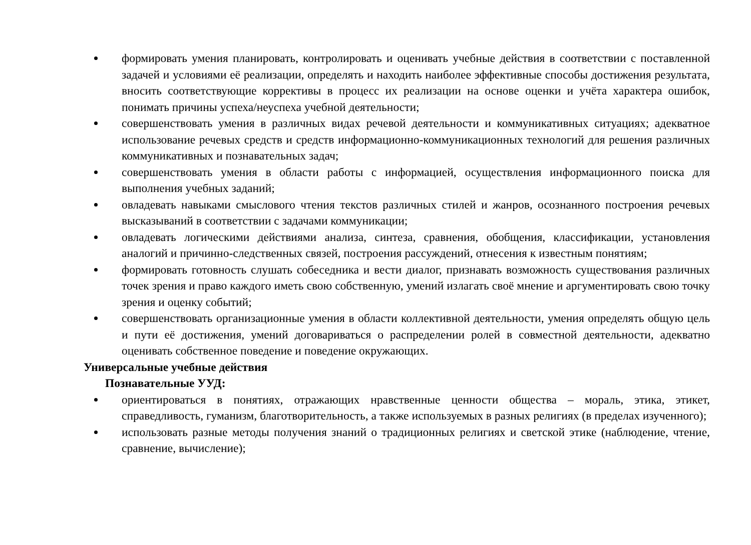формировать умения планировать, контролировать и оценивать учебные действия в соответствии с поставленной задачей и условиями её реализации, определять и находить наиболее эффективные способы достижения результата, вносить соответствующие коррективы в процесс их реализации на основе оценки и учёта характера ошибок, понимать причины успеха/неуспеха учебной деятельности;
совершенствовать умения в различных видах речевой деятельности и коммуникативных ситуациях; адекватное использование речевых средств и средств информационно-коммуникационных технологий для решения различных коммуникативных и познавательных задач;
совершенствовать умения в области работы с информацией, осуществления информационного поиска для выполнения учебных заданий;
овладевать навыками смыслового чтения текстов различных стилей и жанров, осознанного построения речевых высказываний в соответствии с задачами коммуникации;
овладевать логическими действиями анализа, синтеза, сравнения, обобщения, классификации, установления аналогий и причинно-следственных связей, построения рассуждений, отнесения к известным понятиям;
формировать готовность слушать собеседника и вести диалог, признавать возможность существования различных точек зрения и право каждого иметь свою собственную, умений излагать своё мнение и аргументировать свою точку зрения и оценку событий;
совершенствовать организационные умения в области коллективной деятельности, умения определять общую цель и пути её достижения, умений договариваться о распределении ролей в совместной деятельности, адекватно оценивать собственное поведение и поведение окружающих.
Универсальные учебные действия
Познавательные УУД:
ориентироваться в понятиях, отражающих нравственные ценности общества – мораль, этика, этикет, справедливость, гуманизм, благотворительность, а также используемых в разных религиях (в пределах изученного);
использовать разные методы получения знаний о традиционных религиях и светской этике (наблюдение, чтение, сравнение, вычисление);